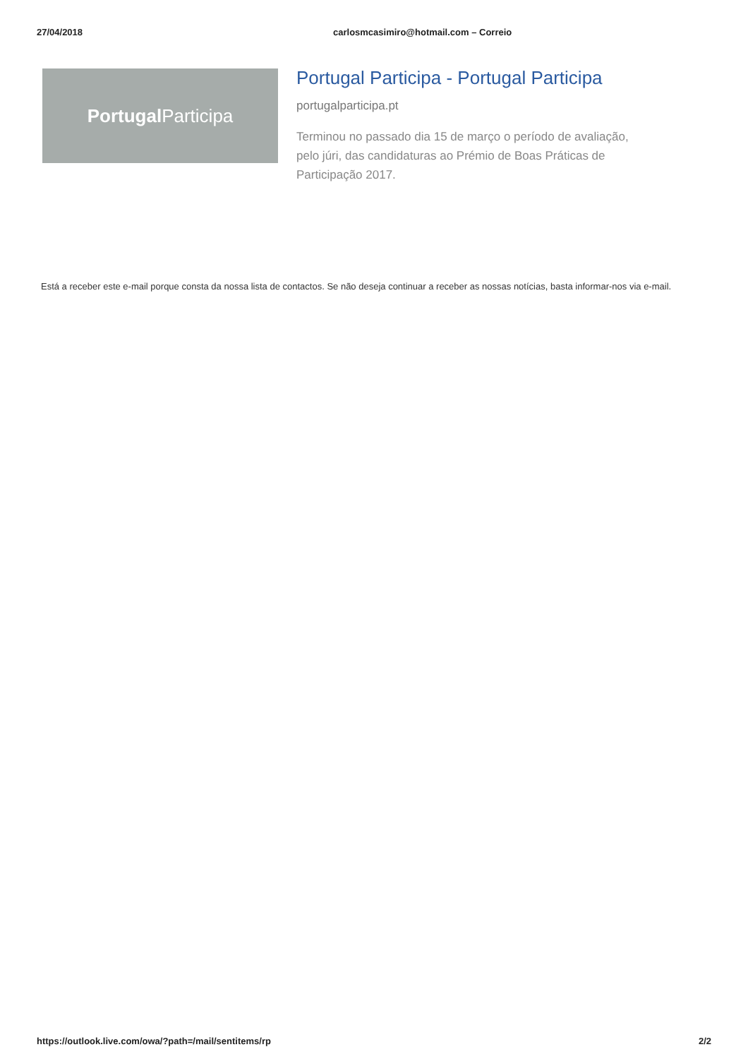27/04/2018 carlosmcasimiro@hotmail.com – Correio
Portugal Participa
Portugal Participa - Portugal Participa
portugalparticipa.pt
Terminou no passado dia 15 de março o período de avaliação, pelo júri, das candidaturas ao Prémio de Boas Práticas de Participação 2017.
Está a receber este e-mail porque consta da nossa lista de contactos. Se não deseja continuar a receber as nossas notícias, basta informar-nos via e-mail.
https://outlook.live.com/owa/?path=/mail/sentitems/rp 2/2